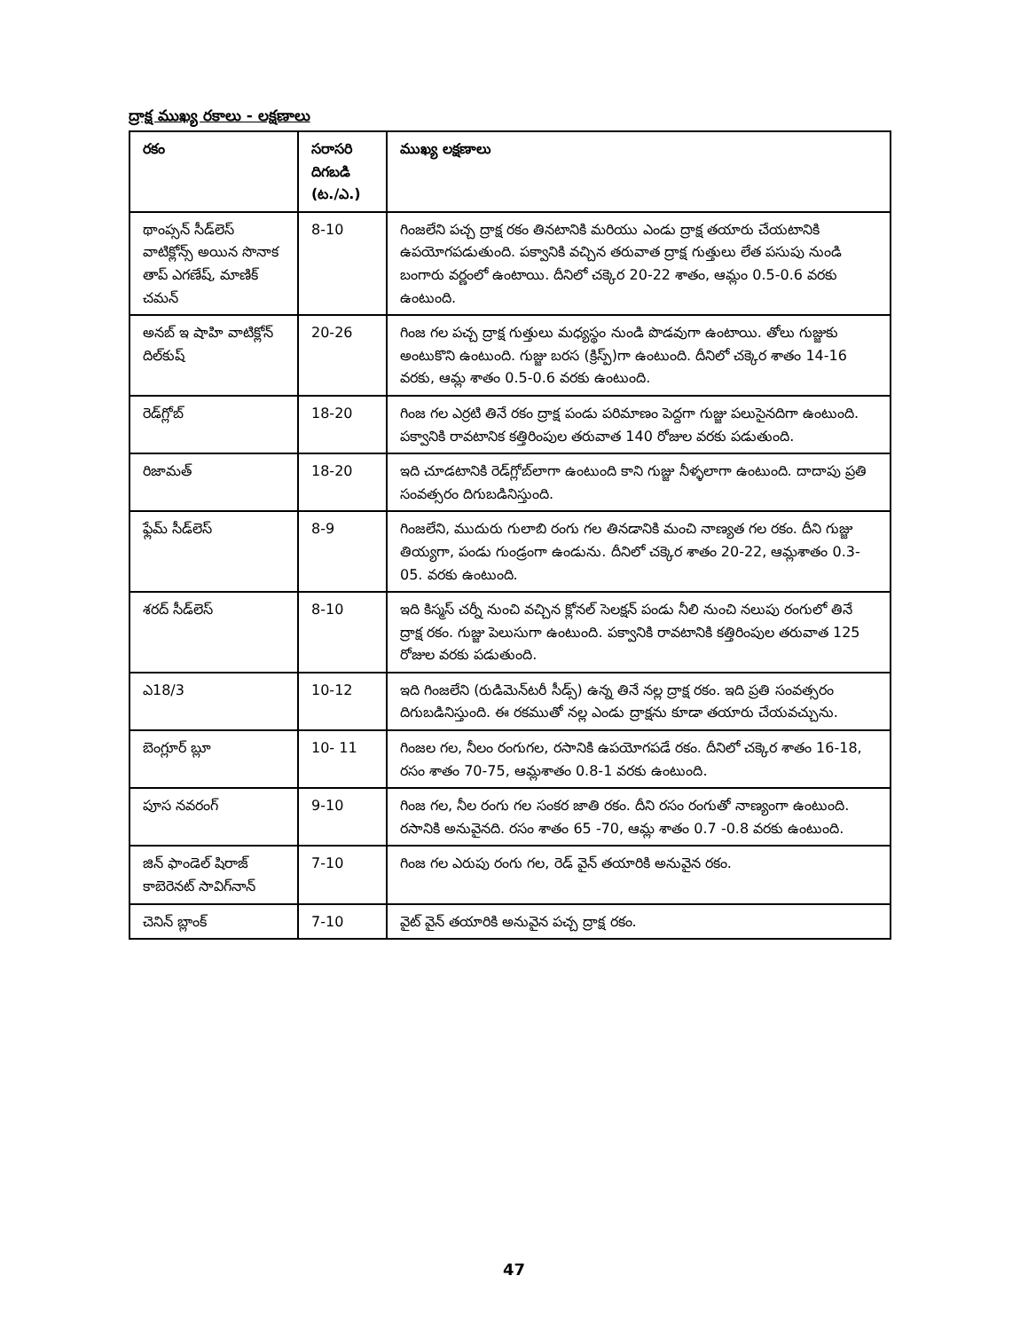ద్రాక్ష ముఖ్య రకాలు - లక్షణాలు
| రకం | సరాసరి దిగబడి (ట./ఎ.) | ముఖ్య లక్షణాలు |
| --- | --- | --- |
| థాంప్సన్ సీడ్‌లెస్ వాటిక్లోన్స్ అయిన సొనాక తాప్ ఎగణేష్, మాణిక్ చమన్ | 8-10 | గింజలేని పచ్చ ద్రాక్ష రకం తినటానికి మరియు ఎండు ద్రాక్ష తయారు చేయటానికి ఉపయోగపడుతుంది. పక్వానికి వచ్చిన తరువాత ద్రాక్ష గుత్తులు లేత పసుపు నుండి బంగారు వర్ణంలో ఉంటాయి. దీనిలో చక్కెర 20-22 శాతం, ఆమ్లం 0.5-0.6 వరకు ఉంటుంది. |
| అనబ్ ఇ షాహి వాటిక్లోన్ దిల్‌కుష్ | 20-26 | గింజ గల పచ్చ ద్రాక్ష గుత్తులు మధ్యస్థం నుండి పొడవుగా ఉంటాయి. తోలు గుజ్జుకు అంటుకొని ఉంటుంది. గుజ్జు బరస (క్రిస్ప్)గా ఉంటుంది. దీనిలో చక్కెర శాతం 14-16 వరకు, ఆమ్ల శాతం 0.5-0.6 వరకు ఉంటుంది. |
| రెడ్‌గ్లోబ్ | 18-20 | గింజ గల ఎర్రటి తినే రకం ద్రాక్ష పండు పరిమాణం పెద్దగా గుజ్జు పలుసైనదిగా ఉంటుంది. పక్వానికి రావటానిక కత్తిరింపుల తరువాత 140 రోజుల వరకు పడుతుంది. |
| రిజామత్ | 18-20 | ఇది చూడటానికి రెడ్‌గ్లోబ్‌లాగా ఉంటుంది కాని గుజ్జు నీళ్ళలాగా ఉంటుంది. దాదాపు ప్రతి సంవత్సరం దిగుబడినిస్తుంది. |
| ఫ్లేమ్ సీడ్‌లెస్ | 8-9 | గింజలేని, ముదురు గులాబి రంగు గల తినడానికి మంచి నాణ్యత గల రకం. దీని గుజ్జు తియ్యగా, పండు గుండ్రంగా ఉండును. దీనిలో చక్కెర శాతం 20-22, ఆమ్లశాతం 0.3-05. వరకు ఉంటుంది. |
| శరద్ సీడ్‌లెస్ | 8-10 | ఇది కిస్మస్ చర్నీ నుంచి వచ్చిన క్లోనల్ సెలక్షన్ పండు నీలి నుంచి నలుపు రంగులో తినే ద్రాక్ష రకం. గుజ్జు పెలుసుగా ఉంటుంది. పక్వానికి రావటానికి కత్తిరింపుల తరువాత 125 రోజుల వరకు పడుతుంది. |
| ఎ18/3 | 10-12 | ఇది గింజలేని (రుడిమెన్‌టరీ సీడ్స్) ఉన్న తినే నల్ల ద్రాక్ష రకం. ఇది ప్రతి సంవత్సరం దిగుబడినిస్తుంది. ఈ రకముతో నల్ల ఎండు ద్రాక్షను కూడా తయారు చేయవచ్చును. |
| బెంగ్లూర్ బ్లూ | 10- 11 | గింజల గల, నీలం రంగుగల, రసానికి ఉపయోగపడే రకం. దీనిలో చక్కెర శాతం 16-18, రసం శాతం 70-75, ఆమ్లశాతం 0.8-1 వరకు ఉంటుంది. |
| పూస నవరంగ్ | 9-10 | గింజ గల, నీల రంగు గల సంకర జాతి రకం. దీని రసం రంగుతో నాణ్యంగా ఉంటుంది. రసానికి అనువైనది. రసం శాతం 65 -70, ఆమ్ల శాతం 0.7 -0.8 వరకు ఉంటుంది. |
| జిన్ ఫాండెల్ షిరాజ్ కాబెరెనట్ సావిగ్‌నాన్ | 7-10 | గింజ గల ఎరుపు రంగు గల, రెడ్ వైన్ తయారికి అనువైన రకం. |
| చెనిన్ బ్లాంక్ | 7-10 | వైట్ వైన్ తయారికి అనువైన పచ్చ ద్రాక్ష రకం. |
47